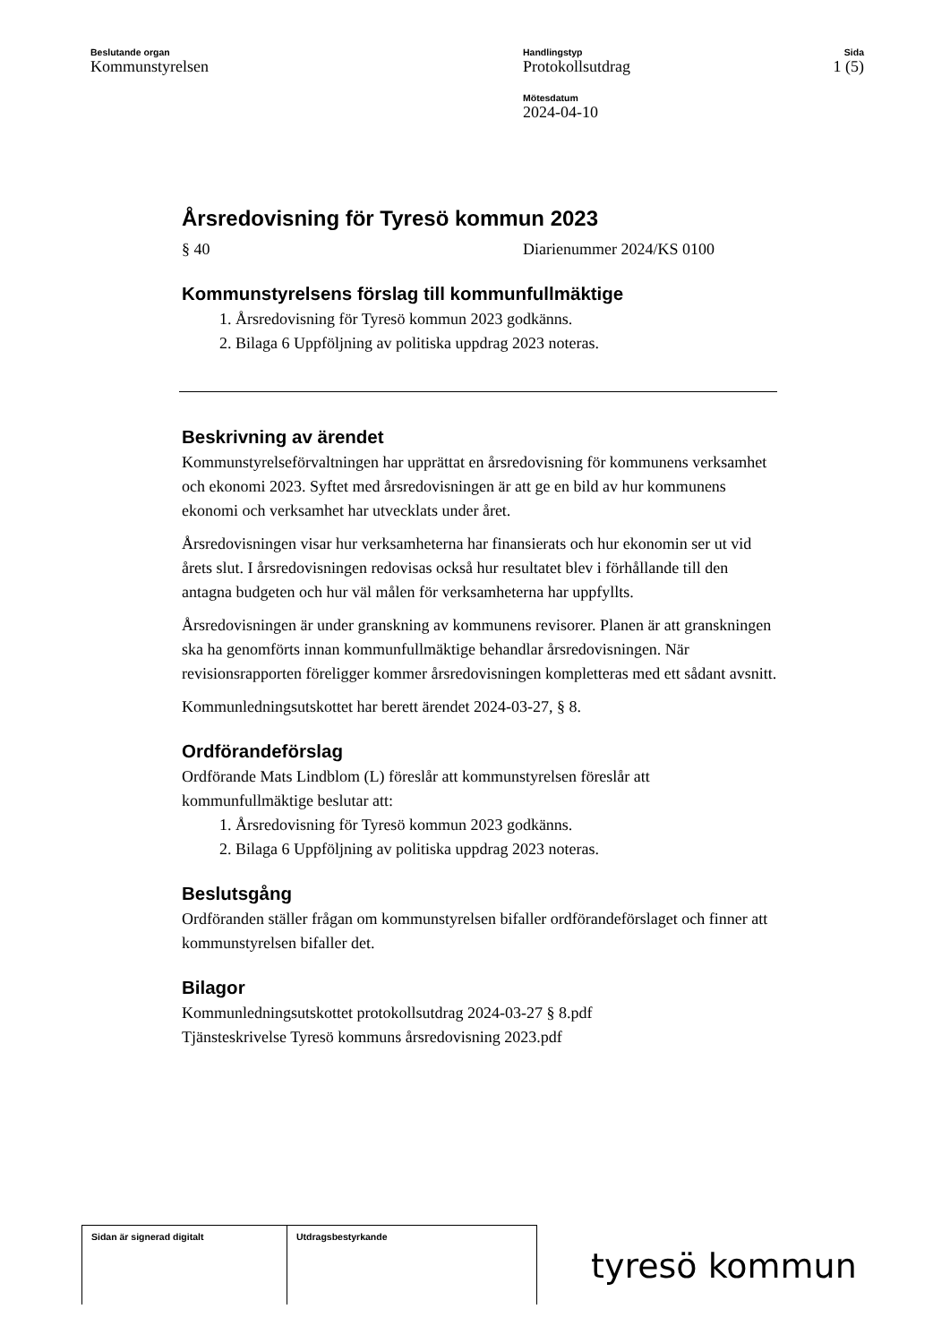Beslutande organ
Kommunstyrelsen
Handlingstyp
Protokollsutdrag
Mötesdatum
2024-04-10
Sida
1 (5)
Årsredovisning för Tyresö kommun 2023
§ 40 Diarienummer 2024/KS 0100
Kommunstyrelsens förslag till kommunfullmäktige
1. Årsredovisning för Tyresö kommun 2023 godkänns.
2. Bilaga 6 Uppföljning av politiska uppdrag 2023 noteras.
Beskrivning av ärendet
Kommunstyrelseförvaltningen har upprättat en årsredovisning för kommunens verksamhet och ekonomi 2023. Syftet med årsredovisningen är att ge en bild av hur kommunens ekonomi och verksamhet har utvecklats under året.
Årsredovisningen visar hur verksamheterna har finansierats och hur ekonomin ser ut vid årets slut. I årsredovisningen redovisas också hur resultatet blev i förhållande till den antagna budgeten och hur väl målen för verksamheterna har uppfyllts.
Årsredovisningen är under granskning av kommunens revisorer. Planen är att granskningen ska ha genomförts innan kommunfullmäktige behandlar årsredovisningen. När revisionsrapporten föreligger kommer årsredovisningen kompletteras med ett sådant avsnitt.
Kommunledningsutskottet har berett ärendet 2024-03-27, § 8.
Ordförandeförslag
Ordförande Mats Lindblom (L) föreslår att kommunstyrelsen föreslår att kommunfullmäktige beslutar att:
1. Årsredovisning för Tyresö kommun 2023 godkänns.
2. Bilaga 6 Uppföljning av politiska uppdrag 2023 noteras.
Beslutsgång
Ordföranden ställer frågan om kommunstyrelsen bifaller ordförandeförslaget och finner att kommunstyrelsen bifaller det.
Bilagor
Kommunledningsutskottet protokollsutdrag 2024-03-27 § 8.pdf
Tjänsteskrivelse Tyresö kommuns årsredovisning 2023.pdf
| Sidan är signerad digitalt | Utdragsbestyrkande |
tyresö kommun